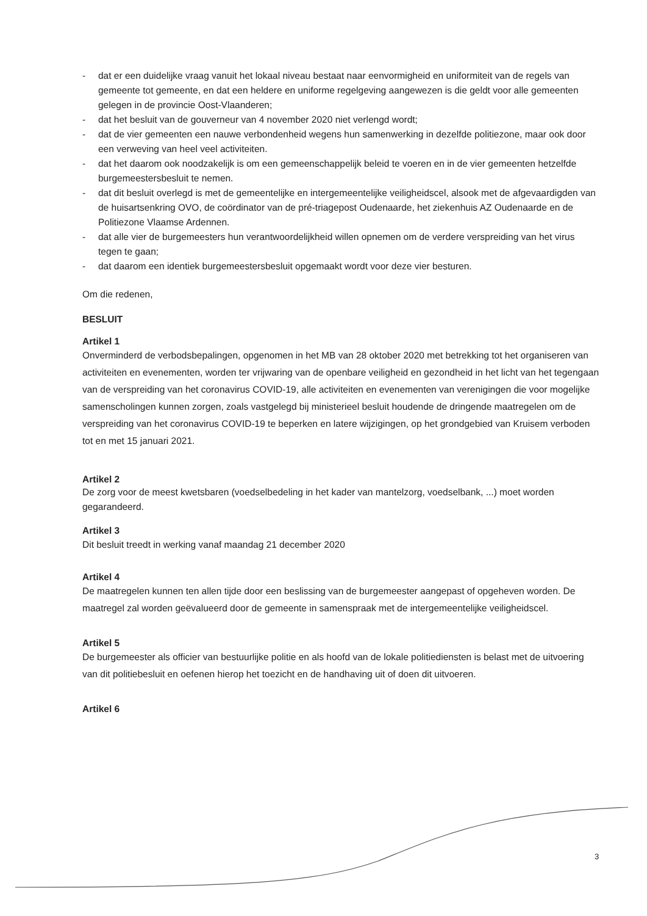- dat er een duidelijke vraag vanuit het lokaal niveau bestaat naar eenvormigheid en uniformiteit van de regels van gemeente tot gemeente, en dat een heldere en uniforme regelgeving aangewezen is die geldt voor alle gemeenten gelegen in de provincie Oost-Vlaanderen;
- dat het besluit van de gouverneur van 4 november 2020 niet verlengd wordt;
- dat de vier gemeenten een nauwe verbondenheid wegens hun samenwerking in dezelfde politiezone, maar ook door een verweving van heel veel activiteiten.
- dat het daarom ook noodzakelijk is om een gemeenschappelijk beleid te voeren en in de vier gemeenten hetzelfde burgemeestersbesluit te nemen.
- dat dit besluit overlegd is met de gemeentelijke en intergemeentelijke veiligheidscel, alsook met de afgevaardigden van de huisartsenkring OVO, de coördinator van de pré-triagepost Oudenaarde, het ziekenhuis AZ Oudenaarde en de Politiezone Vlaamse Ardennen.
- dat alle vier de burgemeesters hun verantwoordelijkheid willen opnemen om de verdere verspreiding van het virus tegen te gaan;
- dat daarom een identiek burgemeestersbesluit opgemaakt wordt voor deze vier besturen.
Om die redenen,
BESLUIT
Artikel 1
Onverminderd de verbodsbepalingen, opgenomen in het MB van 28 oktober 2020 met betrekking tot het organiseren van activiteiten en evenementen, worden ter vrijwaring van de openbare veiligheid en gezondheid in het licht van het tegengaan van de verspreiding van het coronavirus COVID-19, alle activiteiten en evenementen van verenigingen die voor mogelijke samenscholingen kunnen zorgen, zoals vastgelegd bij ministerieel besluit houdende de dringende maatregelen om de verspreiding van het coronavirus COVID-19 te beperken en latere wijzigingen, op het grondgebied van Kruisem verboden tot en met 15 januari 2021.
Artikel 2
De zorg voor de meest kwetsbaren (voedselbedeling in het kader van mantelzorg, voedselbank, ...) moet worden gegarandeerd.
Artikel 3
Dit besluit treedt in werking vanaf maandag 21 december 2020
Artikel 4
De maatregelen kunnen ten allen tijde door een beslissing van de burgemeester aangepast of opgeheven worden. De maatregel zal worden geëvalueerd door de gemeente in samenspraak met de intergemeentelijke veiligheidscel.
Artikel 5
De burgemeester als officier van bestuurlijke politie en als hoofd van de lokale politiediensten is belast met de uitvoering van dit politiebesluit en oefenen hierop het toezicht en de handhaving uit of doen dit uitvoeren.
Artikel 6
3